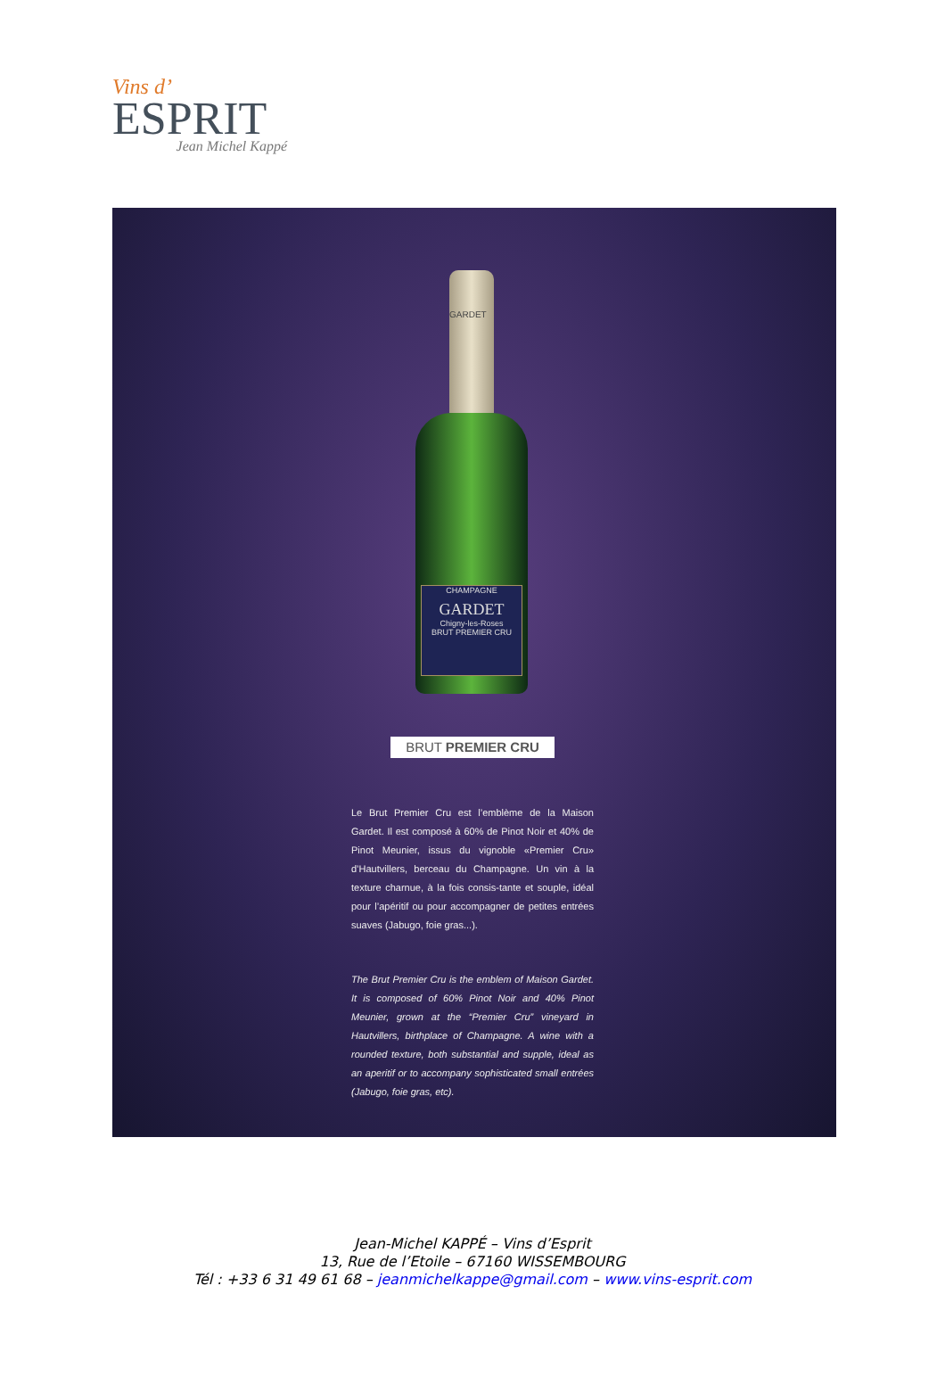Vins d’
ESPRIT
Jean Michel Kappé
GARDET
CHAMPAGNE
GARDET
Chigny-les-Roses
BRUT PREMIER CRU
BRUT PREMIER CRU
Le Brut Premier Cru est l’emblème de la Maison Gardet. Il est composé à 60% de Pinot Noir et 40% de Pinot Meunier, issus du vignoble «Premier Cru» d’Hautvillers, berceau du Champagne. Un vin à la texture charnue, à la fois consis-tante et souple, idéal pour l’apéritif ou pour accompagner de petites entrées suaves (Jabugo, foie gras...).
The Brut Premier Cru is the emblem of Maison Gardet. It is composed of 60% Pinot Noir and 40% Pinot Meunier, grown at the “Premier Cru” vineyard in Hautvillers, birthplace of Champagne. A wine with a rounded texture, both substantial and supple, ideal as an aperitif or to accompany sophisticated small entrées (Jabugo, foie gras, etc).
Jean-Michel KAPPÉ – Vins d’Esprit
13, Rue de l’Etoile – 67160 WISSEMBOURG
Tél : +33 6 31 49 61 68 – jeanmichelkappe@gmail.com – www.vins-esprit.com